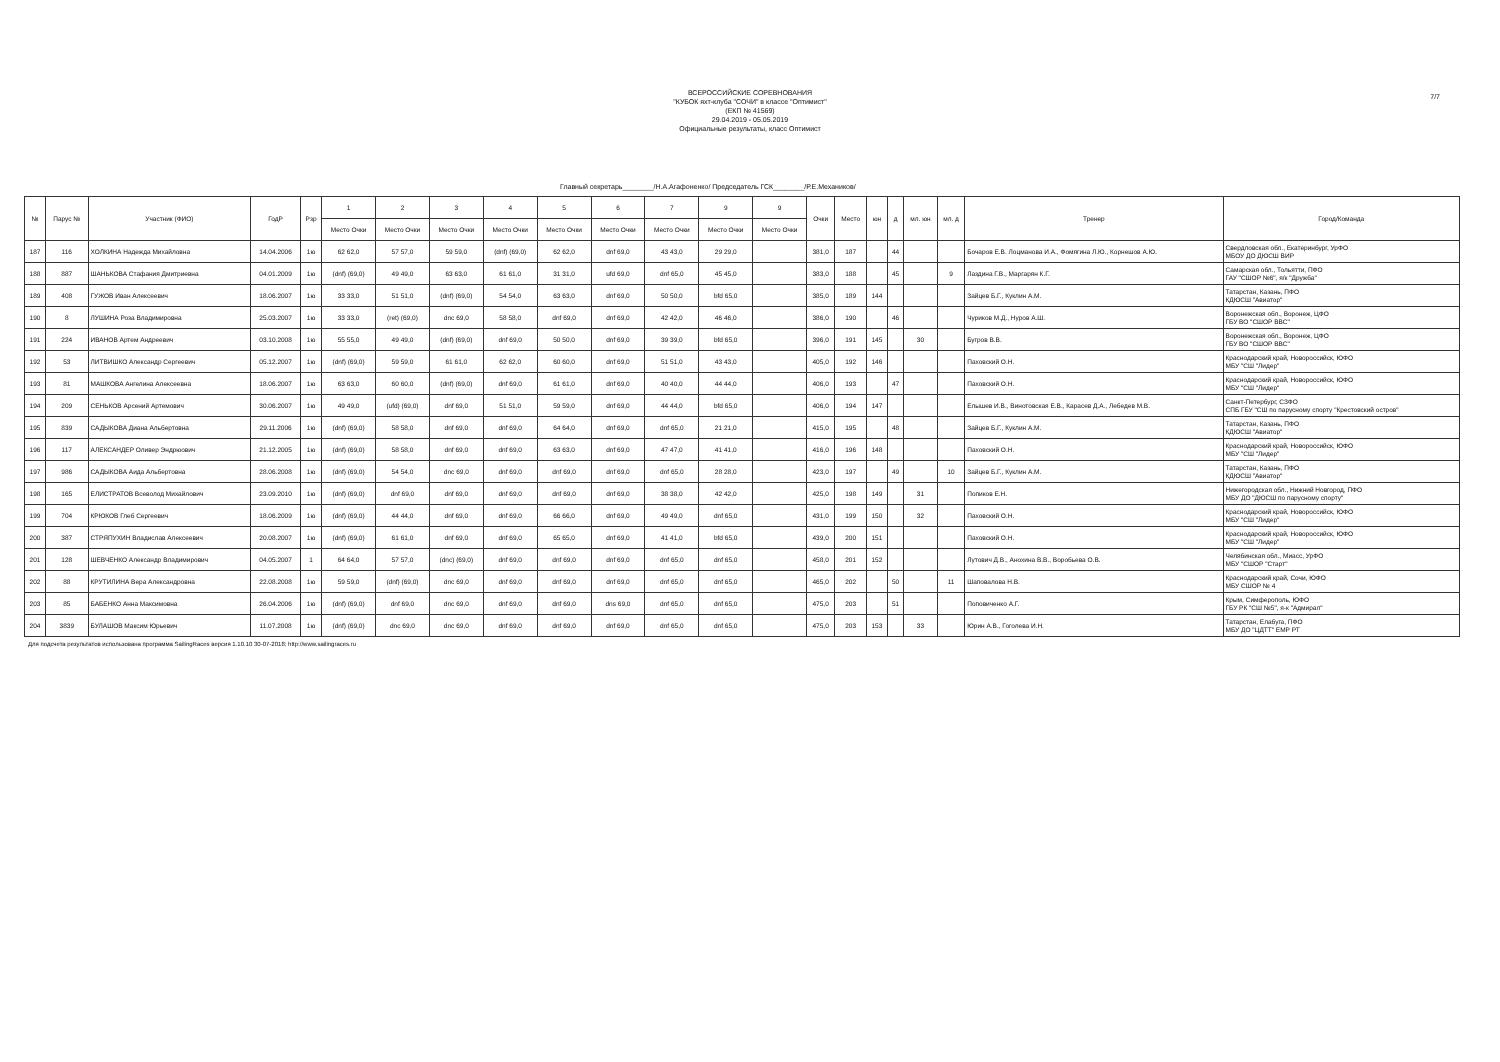ВСЕРОССИЙСКИЕ СОРЕВНОВАНИЯ
"КУБОК яхт-клуба "СОЧИ" в классе "Оптимист"
(ЕКП № 41569)
29.04.2019 - 05.05.2019
Официальные результаты, класс Оптимист
7/7
Главный секретарь________/Н.А.Агафоненко/ Председатель ГСК________/Р.Е.Механиков/
| № | Парус № | Участник (ФИО) | ГодР | Рзр | 1 | 2 | 3 | 4 | 5 | 6 | 7 | 9 | 9 | Очки | Место | юн | д | мл. юн | мл. д | Тренер | Город/Команда |
| --- | --- | --- | --- | --- | --- | --- | --- | --- | --- | --- | --- | --- | --- | --- | --- | --- | --- | --- | --- | --- | --- |
| | | | | | Место Очки | Место Очки | Место Очки | Место Очки | Место Очки | Место Очки | Место Очки | Место Очки | Место Очки | | | | | | | | |
| 187 | 116 | ХОЛКИНА Надежда Михайловна | 14.04.2006 | 1ю | 62 62,0 | 57 57,0 | 59 59,0 | (dnf) (69,0) | 62 62,0 | dnf 69,0 | 43 43,0 | 29 29,0 | | 381,0 | 187 | | 44 | | | Бочаров Е.В. Лоцманова И.А., Фомягина Л.Ю., Корнешов А.Ю. | Свердловская обл., Екатеринбург, УрФО МБОУ ДО ДЮСШ ВИР |
| 188 | 887 | ШАНЬКОВА Стафания Дмитриевна | 04.01.2009 | 1ю | (dnf) (69,0) | 49 49,0 | 63 63,0 | 61 61,0 | 31 31,0 | ufd 69,0 | dnf 65,0 | 45 45,0 | | 383,0 | 188 | | 45 | | 9 | Лаздина Г.В., Маргарян К.Г. | Самарская обл., Тольятти, ПФО ГАУ "СШОР №6", я/к "Дружба" |
| 189 | 408 | ГУЖОВ Иван Алексеевич | 18.06.2007 | 1ю | 33 33,0 | 51 51,0 | (dnf) (69,0) | 54 54,0 | 63 63,0 | dnf 69,0 | 50 50,0 | bfd 65,0 | | 385,0 | 189 | 144 | | | | Зайцев Б.Г., Куклин А.М. | Татарстан, Казань, ПФО КДЮСШ "Авиатор" |
| 190 | 8 | ЛУШИНА Роза Владимировна | 25.03.2007 | 1ю | 33 33,0 | (ret) (69,0) | dnc 69,0 | 58 58,0 | dnf 69,0 | dnf 69,0 | 42 42,0 | 46 46,0 | | 386,0 | 190 | | 46 | | | Чуриков М.Д., Нуров А.Ш. | Воронежская обл., Воронеж, ЦФО ГБУ ВО "СШОР ВВС" |
| 191 | 224 | ИВАНОВ Артем Андреевич | 03.10.2008 | 1ю | 55 55,0 | 49 49,0 | (dnf) (69,0) | dnf 69,0 | 50 50,0 | dnf 69,0 | 39 39,0 | bfd 65,0 | | 396,0 | 191 | 145 | | 30 | | Бугров В.В. | Воронежская обл., Воронеж, ЦФО ГБУ ВО "СШОР ВВС" |
| 192 | 53 | ЛИТВИШКО Александр Сергеевич | 05.12.2007 | 1ю | (dnf) (69,0) | 59 59,0 | 61 61,0 | 62 62,0 | 60 60,0 | dnf 69,0 | 51 51,0 | 43 43,0 | | 405,0 | 192 | 146 | | | | Паховский О.Н. | Краснодарский край, Новороссийск, ЮФО МБУ "СШ "Лидер" |
| 193 | 81 | МАШКОВА Ангелина Алексеевна | 18.06.2007 | 1ю | 63 63,0 | 60 60,0 | (dnf) (69,0) | dnf 69,0 | 61 61,0 | dnf 69,0 | 40 40,0 | 44 44,0 | | 406,0 | 193 | | 47 | | | Паховский О.Н. | Краснодарский край, Новороссийск, ЮФО МБУ "СШ "Лидер" |
| 194 | 209 | СЕНЬКОВ Арсений Артемович | 30.06.2007 | 1ю | 49 49,0 | (ufd) (69,0) | dnf 69,0 | 51 51,0 | 59 59,0 | dnf 69,0 | 44 44,0 | bfd 65,0 | | 406,0 | 194 | 147 | | | | Елышев И.В., Винотовская Е.В., Карасев Д.А., Лебедев М.В. | Санкт-Петербург, СЗФО СПБ ГБУ "СШ по парусному спорту "Крестовский остров" |
| 195 | 839 | САДЫКОВА Диана Альбертовна | 29.11.2006 | 1ю | (dnf) (69,0) | 58 58,0 | dnf 69,0 | dnf 69,0 | 64 64,0 | dnf 69,0 | dnf 65,0 | 21 21,0 | | 415,0 | 195 | | 48 | | | Зайцев Б.Г., Куклин А.М. | Татарстан, Казань, ПФО КДЮСШ "Авиатор" |
| 196 | 117 | АЛЕКСАНДЕР Оливер Эндрюович | 21.12.2005 | 1ю | (dnf) (69,0) | 58 58,0 | dnf 69,0 | dnf 69,0 | 63 63,0 | dnf 69,0 | 47 47,0 | 41 41,0 | | 416,0 | 196 | 148 | | | | Паховский О.Н. | Краснодарский край, Новороссийск, ЮФО МБУ "СШ "Лидер" |
| 197 | 986 | САДЫКОВА Аида Альбертовна | 28.06.2008 | 1ю | (dnf) (69,0) | 54 54,0 | dnc 69,0 | dnf 69,0 | dnf 69,0 | dnf 69,0 | dnf 65,0 | 28 28,0 | | 423,0 | 197 | | 49 | | 10 | Зайцев Б.Г., Куклин А.М. | Татарстан, Казань, ПФО КДЮСШ "Авиатор" |
| 198 | 165 | ЕЛИСТРАТОВ Всеволод Михайлович | 23.09.2010 | 1ю | (dnf) (69,0) | dnf 69,0 | dnf 69,0 | dnf 69,0 | dnf 69,0 | dnf 69,0 | 38 38,0 | 42 42,0 | | 425,0 | 198 | 149 | | 31 | | Попиков Е.Н. | Нижегородская обл., Нижний Новгород, ПФО МБУ ДО "ДЮСШ по парусному спорту" |
| 199 | 704 | КРЮКОВ Глеб Сергеевич | 18.06.2009 | 1ю | (dnf) (69,0) | 44 44,0 | dnf 69,0 | dnf 69,0 | 66 66,0 | dnf 69,0 | 49 49,0 | dnf 65,0 | | 431,0 | 199 | 150 | | 32 | | Паховский О.Н. | Краснодарский край, Новороссийск, ЮФО МБУ "СШ "Лидер" |
| 200 | 387 | СТРЯПУХИН Владислав Алексеевич | 20.08.2007 | 1ю | (dnf) (69,0) | 61 61,0 | dnf 69,0 | dnf 69,0 | 65 65,0 | dnf 69,0 | 41 41,0 | bfd 65,0 | | 439,0 | 200 | 151 | | | | Паховский О.Н. | Краснодарский край, Новороссийск, ЮФО МБУ "СШ "Лидер" |
| 201 | 128 | ШЕВЧЕНКО Александр Владимирович | 04.05.2007 | 1 | 64 64,0 | 57 57,0 | (dnc) (69,0) | dnf 69,0 | dnf 69,0 | dnf 69,0 | dnf 65,0 | dnf 65,0 | | 458,0 | 201 | 152 | | | | Лутович Д.В., Анохина В.В., Воробьева О.В. | Челябинская обл., Миасс, УрФО МБУ "СШОР "Старт" |
| 202 | 88 | КРУТИЛИНА Вера Александровна | 22.08.2008 | 1ю | 59 59,0 | (dnf) (69,0) | dnc 69,0 | dnf 69,0 | dnf 69,0 | dnf 69,0 | dnf 65,0 | dnf 65,0 | | 465,0 | 202 | | 50 | | 11 | Шаповалова Н.В. | Краснодарский край, Сочи, ЮФО МБУ СШОР № 4 |
| 203 | 85 | БАБЕНКО Анна Максимовна | 26.04.2006 | 1ю | (dnf) (69,0) | dnf 69,0 | dnc 69,0 | dnf 69,0 | dnf 69,0 | dns 69,0 | dnf 65,0 | dnf 65,0 | | 475,0 | 203 | | 51 | | | Поповиченко А.Г. | Крым, Симферополь, ЮФО ГБУ РК "СШ №5", я-к "Адмирал" |
| 204 | 3839 | БУЛАШОВ Максим Юрьевич | 11.07.2008 | 1ю | (dnf) (69,0) | dnc 69,0 | dnc 69,0 | dnf 69,0 | dnf 69,0 | dnf 69,0 | dnf 65,0 | dnf 65,0 | | 475,0 | 203 | 153 | | 33 | | Юрин А.В., Гоголева И.Н. | Татарстан, Елабуга, ПФО МБУ ДО "ЦДТТ" ЕМР РТ |
Для подсчета результатов использована программа SailingRaces версия 1.10.10 30-07-2018; http://www.sailingraces.ru